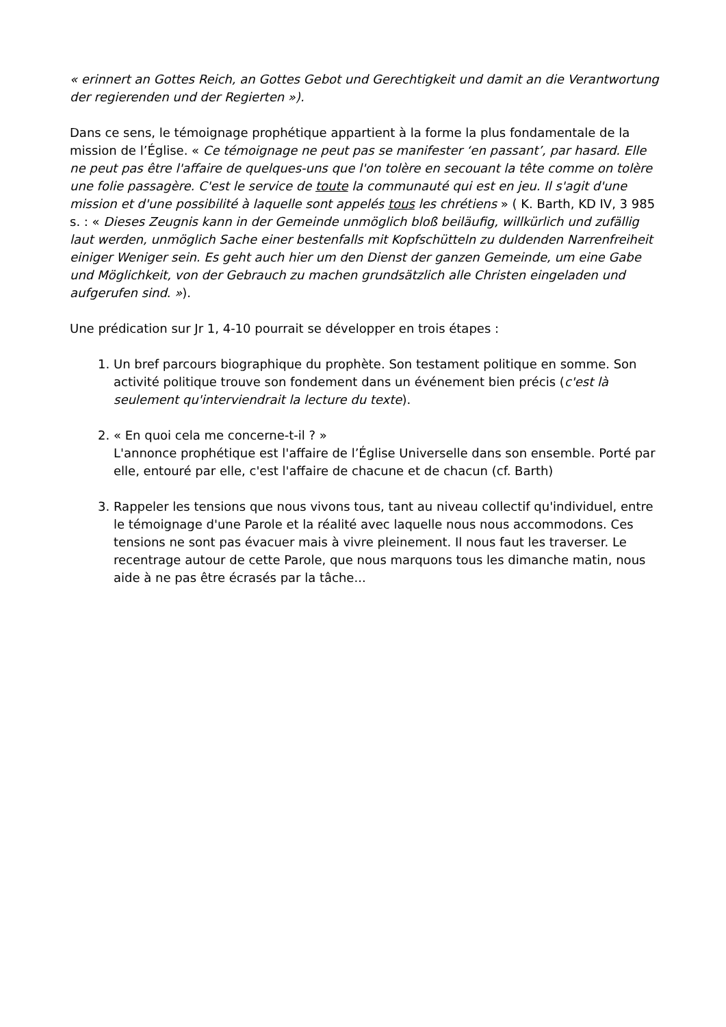« erinnert an Gottes Reich, an Gottes Gebot und Gerechtigkeit und damit an die Verantwortung der regierenden und der Regierten »).
Dans ce sens, le témoignage prophétique appartient à la forme la plus fondamentale de la mission de l’Église. « Ce témoignage ne peut pas se manifester ‘en passant’, par hasard. Elle ne peut pas être l'affaire de quelques-uns que l'on tolère en secouant la tête comme on tolère une folie passagère. C'est le service de toute la communauté qui est en jeu. Il s'agit d'une mission et d'une possibilité à laquelle sont appelés tous les chrétiens » ( K. Barth, KD IV, 3 985 s. : « Dieses Zeugnis kann in der Gemeinde unmöglich bloß beiläufig, willkürlich und zufällig laut werden, unmöglich Sache einer bestenfalls mit Kopfschütteln zu duldenden Narrenfreiheit einiger Weniger sein. Es geht auch hier um den Dienst der ganzen Gemeinde, um eine Gabe und Möglichkeit, von der Gebrauch zu machen grundsätzlich alle Christen eingeladen und aufgerufen sind. »).
Une prédication sur Jr 1, 4-10 pourrait se développer en trois étapes :
1. Un bref parcours biographique du prophète. Son testament politique en somme. Son activité politique trouve son fondement dans un événement bien précis (c'est là seulement qu'interviendrait la lecture du texte).
2. « En quoi cela me concerne-t-il ? »
L'annonce prophétique est l'affaire de l’Église Universelle dans son ensemble. Porté par elle, entouré par elle, c'est l'affaire de chacune et de chacun (cf. Barth)
3. Rappeler les tensions que nous vivons tous, tant au niveau collectif qu'individuel, entre le témoignage d'une Parole et la réalité avec laquelle nous nous accommodons. Ces tensions ne sont pas évacuer mais à vivre pleinement. Il nous faut les traverser. Le recentrage autour de cette Parole, que nous marquons tous les dimanche matin, nous aide à ne pas être écrasés par la tâche...